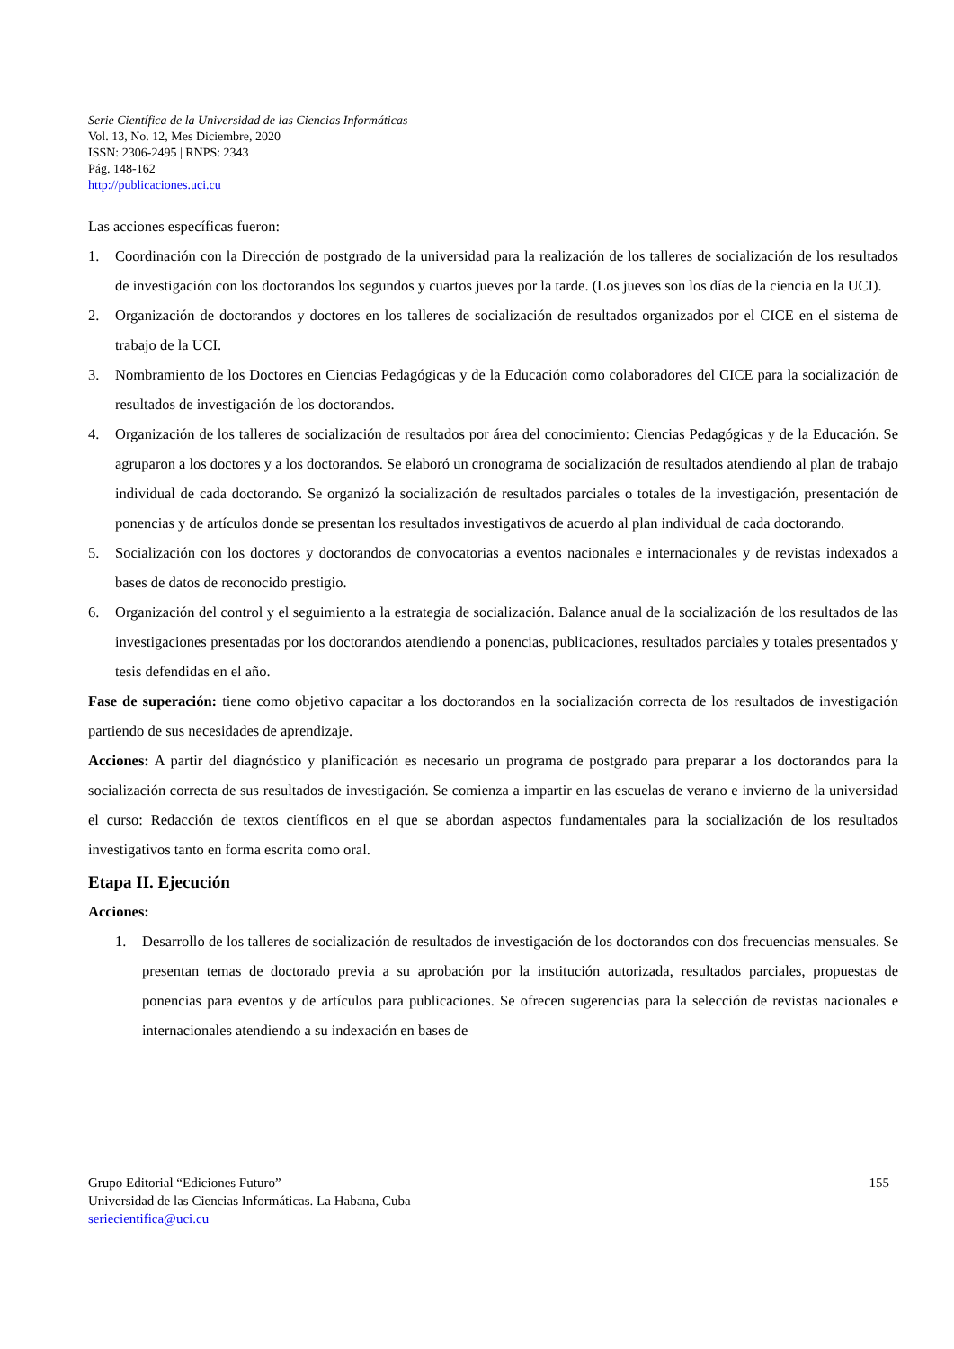Serie Científica de la Universidad de las Ciencias Informáticas
Vol. 13, No. 12, Mes Diciembre, 2020
ISSN: 2306-2495 | RNPS: 2343
Pág. 148-162
http://publicaciones.uci.cu
Las acciones específicas fueron:
1. Coordinación con la Dirección de postgrado de la universidad para la realización de los talleres de socialización de los resultados de investigación con los doctorandos los segundos y cuartos jueves por la tarde. (Los jueves son los días de la ciencia en la UCI).
2. Organización de doctorandos y doctores en los talleres de socialización de resultados organizados por el CICE en el sistema de trabajo de la UCI.
3. Nombramiento de los Doctores en Ciencias Pedagógicas y de la Educación como colaboradores del CICE para la socialización de resultados de investigación de los doctorandos.
4. Organización de los talleres de socialización de resultados por área del conocimiento: Ciencias Pedagógicas y de la Educación. Se agruparon a los doctores y a los doctorandos. Se elaboró un cronograma de socialización de resultados atendiendo al plan de trabajo individual de cada doctorando. Se organizó la socialización de resultados parciales o totales de la investigación, presentación de ponencias y de artículos donde se presentan los resultados investigativos de acuerdo al plan individual de cada doctorando.
5. Socialización con los doctores y doctorandos de convocatorias a eventos nacionales e internacionales y de revistas indexados a bases de datos de reconocido prestigio.
6. Organización del control y el seguimiento a la estrategia de socialización. Balance anual de la socialización de los resultados de las investigaciones presentadas por los doctorandos atendiendo a ponencias, publicaciones, resultados parciales y totales presentados y tesis defendidas en el año.
Fase de superación: tiene como objetivo capacitar a los doctorandos en la socialización correcta de los resultados de investigación partiendo de sus necesidades de aprendizaje.
Acciones: A partir del diagnóstico y planificación es necesario un programa de postgrado para preparar a los doctorandos para la socialización correcta de sus resultados de investigación. Se comienza a impartir en las escuelas de verano e invierno de la universidad el curso: Redacción de textos científicos en el que se abordan aspectos fundamentales para la socialización de los resultados investigativos tanto en forma escrita como oral.
Etapa II. Ejecución
Acciones:
1. Desarrollo de los talleres de socialización de resultados de investigación de los doctorandos con dos frecuencias mensuales. Se presentan temas de doctorado previa a su aprobación por la institución autorizada, resultados parciales, propuestas de ponencias para eventos y de artículos para publicaciones. Se ofrecen sugerencias para la selección de revistas nacionales e internacionales atendiendo a su indexación en bases de
Grupo Editorial “Ediciones Futuro”
Universidad de las Ciencias Informáticas. La Habana, Cuba
seriecientifica@uci.cu
155